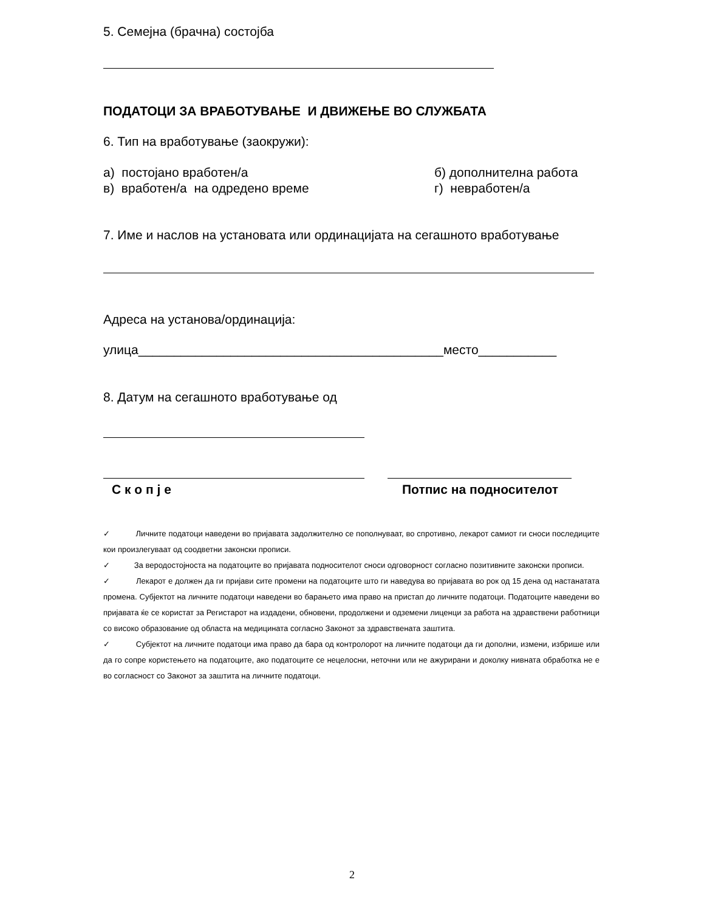5. Семејна (брачна) состојба
ПОДАТОЦИ ЗА ВРАБОТУВАЊЕ И ДВИЖЕЊЕ ВО СЛУЖБАТА
6. Тип на вработување (заокружи):
а) постојано вработен/а
в) вработен/а на одредено време
б) дополнителна работа
г) невработен/а
7. Име и наслов на установата или ординацијата на сегашното вработување
Адреса на установа/ординација:
улица___________________________________________место___________
8. Датум на сегашното вработување од
С к о п ј е Потпис на подносителот
✓ Личните податоци наведени во пријавата задолжително се пополнуваат, во спротивно, лекарот самиот ги сноси последиците кои произлегуваат од соодветни законски прописи.
✓ За веродостојноста на податоците во пријавата подносителот сноси одговорност согласно позитивните законски прописи.
✓ Лекарот е должен да ги пријави сите промени на податоците што ги наведува во пријавата во рок од 15 дена од настанатата промена. Субјектот на личните податоци наведени во барањето има право на пристап до личните податоци. Податоците наведени во пријавата ќе се користат за Регистарот на издадени, обновени, продолжени и одземени лиценци за работа на здравствени работници со високо образование од областа на медицината согласно Законот за здравствената заштита.
✓ Субјектот на личните податоци има право да бара од контролорот на личните податоци да ги дополни, измени, избрише или да го сопре користењето на податоците, ако податоците се нецелосни, неточни или не ажурирани и доколку нивната обработка не е во согласност со Законот за заштита на личните податоци.
2